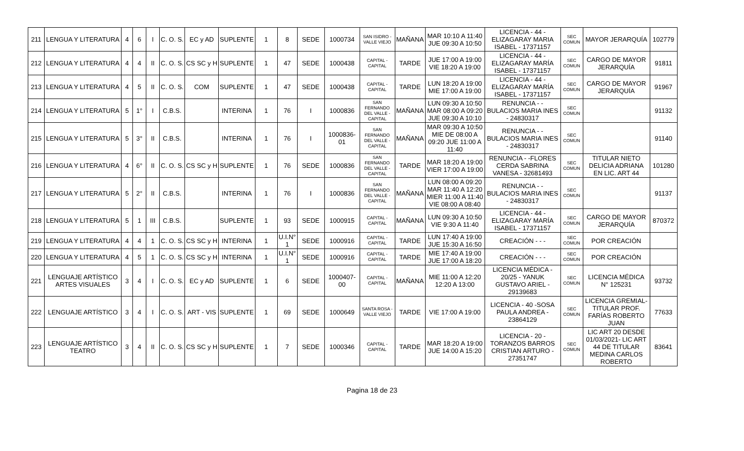| 211 | LENGUA Y LITERATURA | 4 | 6 | I | C. O. S. | EC y AD | SUPLENTE | 1 | 8 | SEDE | 1000734 | SAN ISIDRO - VALLE VIEJO | MAÑANA | MAR 10:10 A 11:40 JUE 09:30 A 10:50 | LICENCIA - 44 -ELIZAGARAY MARIA ISABEL - 17371157 | SEC COMUN | MAYOR JERARQUÍA | 102779 |
| 212 | LENGUA Y LITERATURA | 4 | 4 | II | C. O. S. | CS SC y H | SUPLENTE | 1 | 47 | SEDE | 1000438 | CAPITAL - CAPITAL | TARDE | JUE 17:00 A 19:00 VIE 18:20 A 19:00 | LICENCIA - 44 -ELIZAGARAY MARÍA ISABEL - 17371157 | SEC COMUN | CARGO DE MAYOR JERARQUÍA | 91811 |
| 213 | LENGUA Y LITERATURA | 4 | 5 | II | C. O. S. | COM | SUPLENTE | 1 | 47 | SEDE | 1000438 | CAPITAL - CAPITAL | TARDE | LUN 18:20 A 19:00 MIE 17:00 A 19:00 | LICENCIA - 44 -ELIZAGARAY MARÍA ISABEL - 17371157 | SEC COMUN | CARGO DE MAYOR JERARQUÍA | 91967 |
| 214 | LENGUA Y LITERATURA | 5 | 1° | I | C.B.S. | | INTERINA | 1 | 76 | I | 1000836 | SAN FERNANDO DEL VALLE - CAPITAL | MAÑANA | LUN 09:30 A 10:50 MAR 08:00 A 09:20 JUE 09:30 A 10:10 | RENUNCIA - -BULACIOS MARIA INES - 24830317 | SEC COMUN | | 91132 |
| 215 | LENGUA Y LITERATURA | 5 | 3° | II | C.B.S. | | INTERINA | 1 | 76 | I | 1000836-01 | SAN FERNANDO DEL VALLE - CAPITAL | MAÑANA | MAR 09:30 A 10:50 MIE DE 08:00 A 09:20 JUE 11:00 A 11:40 | RENUNCIA - -BULACIOS MARIA INES - 24830317 | SEC COMUN | | 91140 |
| 216 | LENGUA Y LITERATURA | 4 | 6° | II | C. O. S. | CS SC y H | SUPLENTE | 1 | 76 | SEDE | 1000836 | SAN FERNANDO DEL VALLE - CAPITAL | TARDE | MAR 18:20 A 19:00 VIER 17:00 A 19:00 | RENUNCIA - -FLORES CERDA SABRINA VANESA - 32681493 | SEC COMUN | TITULAR NIETO DELICIA ADRIANA EN LIC. ART 44 | 101280 |
| 217 | LENGUA Y LITERATURA | 5 | 2° | II | C.B.S. | | INTERINA | 1 | 76 | I | 1000836 | SAN FERNANDO DEL VALLE - CAPITAL | MAÑANA | LUN 08:00 A 09:20 MAR 11:40 A 12:20 MIER 11:00 A 11:40 VIE 08:00 A 08:40 | RENUNCIA - -BULACIOS MARIA INES - 24830317 | SEC COMUN | | 91137 |
| 218 | LENGUA Y LITERATURA | 5 | 1 | III | C.B.S. | | SUPLENTE | 1 | 93 | SEDE | 1000915 | CAPITAL - CAPITAL | MAÑANA | LUN 09:30 A 10:50 VIE 9:30 A 11:40 | LICENCIA - 44 -ELIZAGARAY MARÍA ISABEL - 17371157 | SEC COMUN | CARGO DE MAYOR JERARQUÍA | 870372 |
| 219 | LENGUA Y LITERATURA | 4 | 4 | 1 | C. O. S. | CS SC y H | INTERINA | 1 | U.I.N° 1 | SEDE | 1000916 | CAPITAL - CAPITAL | TARDE | LUN 17:40 A 19:00 JUE 15:30 A 16:50 | CREACIÓN - - - | SEC COMUN | POR CREACIÓN | |
| 220 | LENGUA Y LITERATURA | 4 | 5 | 1 | C. O. S. | CS SC y H | INTERINA | 1 | U.I.N° 1 | SEDE | 1000916 | CAPITAL - CAPITAL | TARDE | MIE 17:40 A 19:00 JUE 17:00 A 18:20 | CREACIÓN - - - | SEC COMUN | POR CREACIÓN | |
| 221 | LENGUAJE ARTÍSTICO ARTES VISUALES | 3 | 4 | I | C. O. S. | EC y AD | SUPLENTE | 1 | 6 | SEDE | 1000407-00 | CAPITAL - CAPITAL | MAÑANA | MIE 11:00 A 12:20 12:20 A 13:00 | LICENCIA MÉDICA - 20/25 - YANUK GUSTAVO ARIEL - 29139683 | SEC COMUN | LICENCIA MÉDICA N° 125231 | 93732 |
| 222 | LENGUAJE ARTÍSTICO | 3 | 4 | I | C. O. S. | ART - VIS | SUPLENTE | 1 | 69 | SEDE | 1000649 | SANTA ROSA - VALLE VIEJO | TARDE | VIE 17:00 A 19:00 | LICENCIA - 40 -SOSA PAULA ANDREA - 23864129 | SEC COMUN | LICENCIA GREMIAL- TITULAR PROF. FARÍAS ROBERTO JUAN | 77633 |
| 223 | LENGUAJE ARTÍSTICO TEATRO | 3 | 4 | II | C. O. S. | CS SC y H | SUPLENTE | 1 | 7 | SEDE | 1000346 | CAPITAL - CAPITAL | TARDE | MAR 18:20 A 19:00 JUE 14:00 A 15:20 | LICENCIA - 20 -TORANZOS BARROS CRISTIAN ARTURO - 27351747 | SEC COMUN | LIC ART 20 DESDE 01/03/2021- LIC ART 44 DE TITULAR MEDINA CARLOS ROBERTO | 83641 |
Pagina 18 de 23